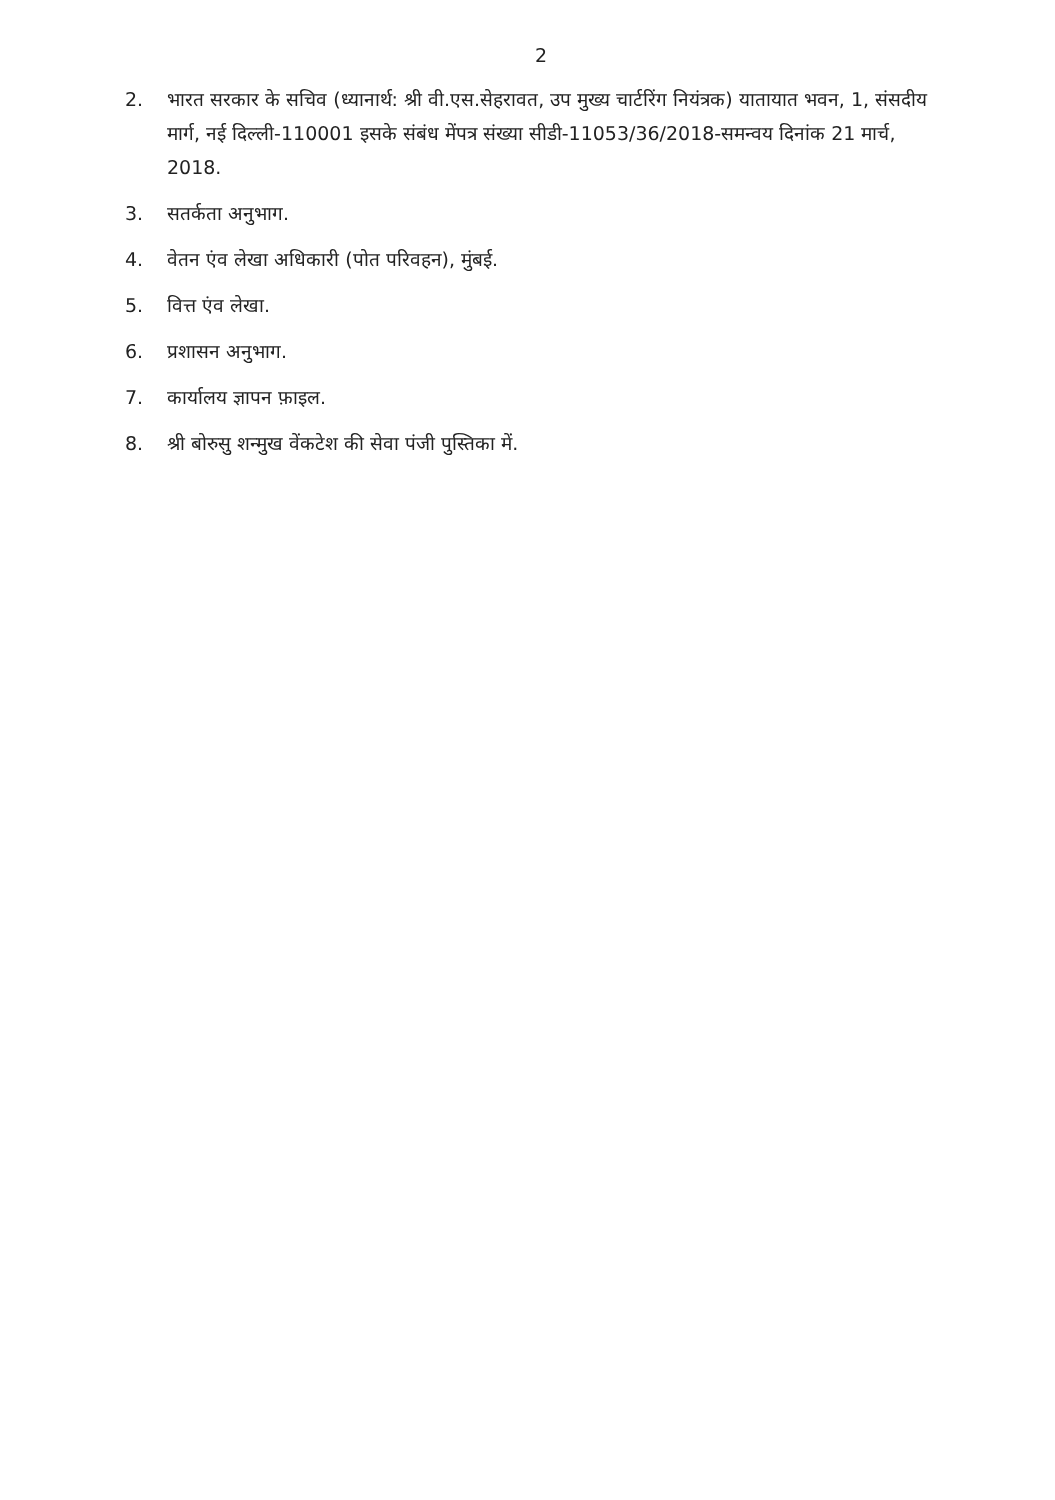2
2. भारत सरकार के सचिव (ध्यानार्थ: श्री वी.एस.सेहरावत, उप मुख्य चार्टरिंग नियंत्रक) यातायात भवन, 1, संसदीय मार्ग, नई दिल्ली-110001 इसके संबंध मेंपत्र संख्या सीडी-11053/36/2018-समन्वय दिनांक 21 मार्च, 2018.
3. सतर्कता अनुभाग.
4. वेतन एंव लेखा अधिकारी (पोत परिवहन), मुंबई.
5. वित्त एंव लेखा.
6. प्रशासन अनुभाग.
7. कार्यालय ज्ञापन फ़ाइल.
8. श्री बोरुसु शन्मुख वेंकटेश की सेवा पंजी पुस्तिका में.